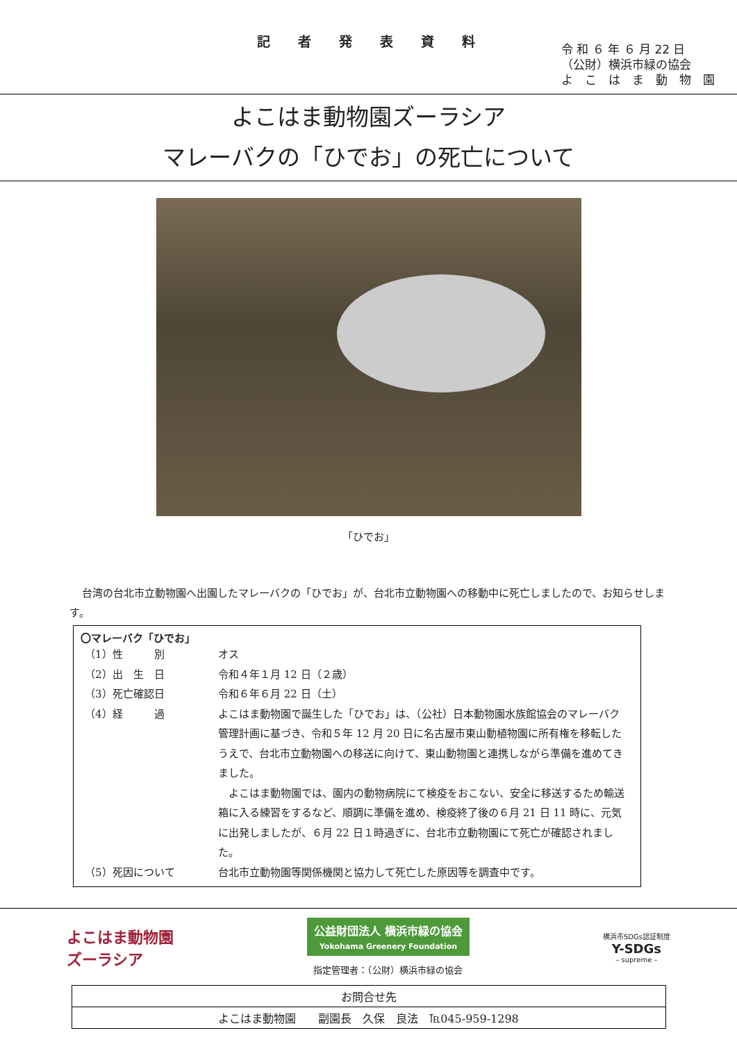記者発表資料
令 和 ６ 年 ６ 月 22 日
（公財）横浜市緑の協会
よ　こ　は　ま　動　物　園
よこはま動物園ズーラシア
マレーバクの「ひでお」の死亡について
「ひでお」
台湾の台北市立動物園へ出園したマレーバクの「ひでお」が、台北市立動物園への移動中に死亡しましたので、お知らせします。
〇マレーバク「ひでお」
| （1）性 別 | オス |
| （2）出 生 日 | 令和４年１月 12 日（２歳） |
| （3）死亡確認日 | 令和６年６月 22 日（土） |
| （4）経 過 | よこはま動物園で誕生した「ひでお」は、（公社）日本動物園水族館協会のマレーバク管理計画に基づき、令和５年 12 月 20 日に名古屋市東山動植物園に所有権を移転したうえで、台北市立動物園への移送に向けて、東山動物園と連携しながら準備を進めてきました。 よこはま動物園では、園内の動物病院にて検疫をおこない、安全に移送するため輸送箱に入る練習をするなど、順調に準備を進め、検疫終了後の６月 21 日 11 時に、元気に出発しましたが、６月 22 日１時過ぎに、台北市立動物園にて死亡が確認されました。 |
| （5）死因について | 台北市立動物園等関係機関と協力して死亡した原因等を調査中です。 |
よこはま動物園
ズーラシア
公益財団法人 横浜市緑の協会
Yokohama Greenery Foundation
指定管理者：（公財）横浜市緑の協会
横浜市SDGs認証制度
Y-SDGs
– supreme –
| お問合せ先 |
| よこはま動物園 副園長 久保 良法 ℡045-959-1298 |